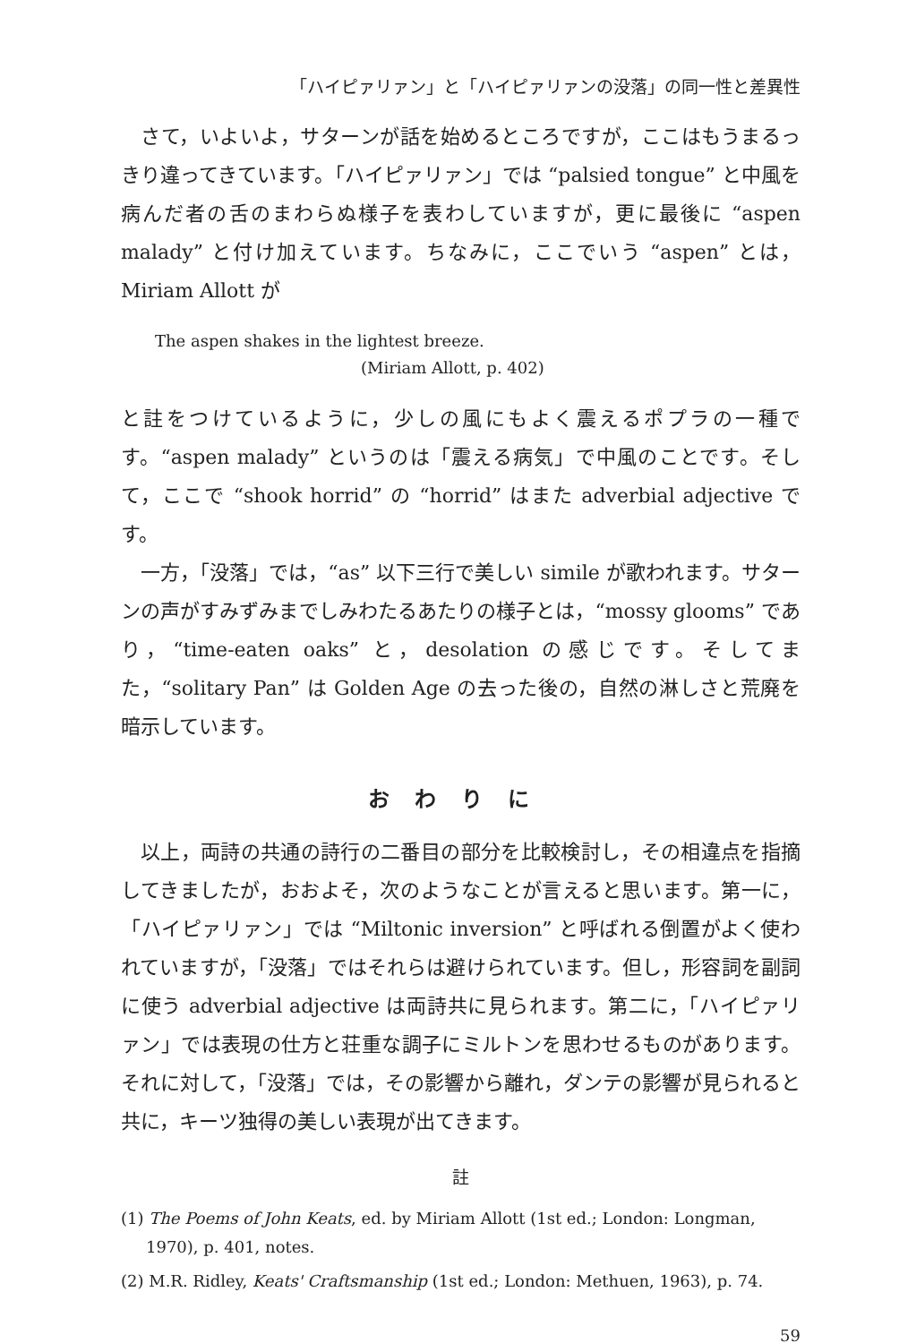「ハイピァリァン」と「ハイピァリァンの没落」の同一性と差異性
さて，いよいよ，サターンが話を始めるところですが，ここはもうまるっきり違ってきています。「ハイピァリァン」では “palsied tongue” と中風を病んだ者の舌のまわらぬ様子を表わしていますが，更に最後に “aspen malady” と付け加えています。ちなみに，ここでいう “aspen” とは，Miriam Allott が
The aspen shakes in the lightest breeze.
(Miriam Allott, p. 402)
と註をつけているように，少しの風にもよく震えるポプラの一種です。“aspen malady” というのは「震える病気」で中風のことです。そして，ここで “shook horrid” の “horrid” はまた adverbial adjective です。
一方，「没落」では，“as” 以下三行で美しい simile が歌われます。サターンの声がすみずみまでしみわたるあたりの様子とは，“mossy glooms” であり，“time-eaten oaks” と，desolation の感じです。そしてまた，“solitary Pan” は Golden Age の去った後の，自然の淋しさと荒廃を暗示しています。
おわりに
以上，両詩の共通の詩行の二番目の部分を比較検討し，その相違点を指摘してきましたが，おおよそ，次のようなことが言えると思います。第一に，「ハイピァリァン」では “Miltonic inversion” と呼ばれる倒置がよく使われていますが，「没落」ではそれらは避けられています。但し，形容詞を副詞に使う adverbial adjective は両詩共に見られます。第二に，「ハイピァリァン」では表現の仕方と荘重な調子にミルトンを思わせるものがあります。それに対して，「没落」では，その影響から離れ，ダンテの影響が見られると共に，キーツ独得の美しい表現が出てきます。
註
(1) The Poems of John Keats, ed. by Miriam Allott (1st ed.; London: Longman, 1970), p. 401, notes.
(2) M.R. Ridley, Keats' Craftsmanship (1st ed.; London: Methuen, 1963), p. 74.
59